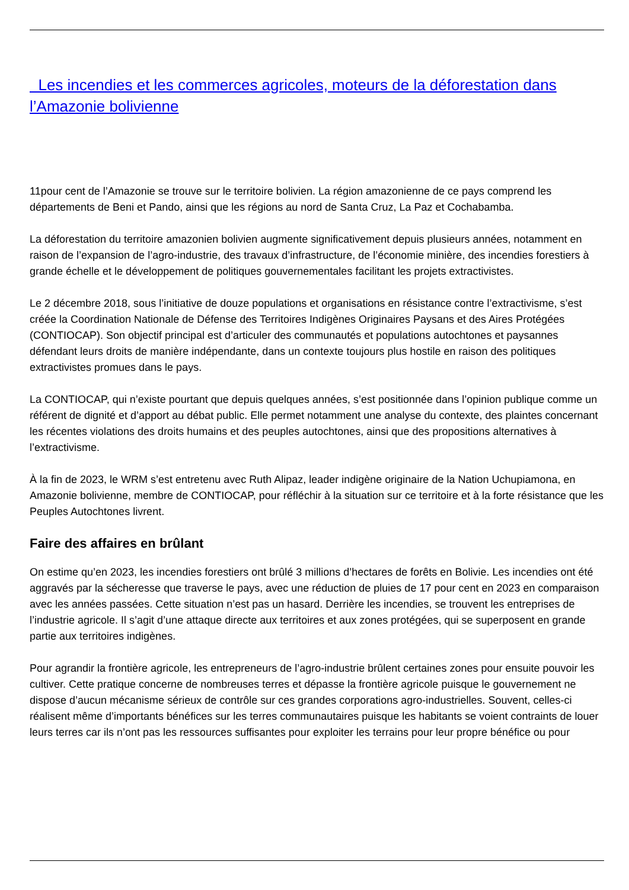Les incendies et les commerces agricoles, moteurs de la déforestation dans l’Amazonie bolivienne
11pour cent de l’Amazonie se trouve sur le territoire bolivien. La région amazonienne de ce pays comprend les départements de Beni et Pando, ainsi que les régions au nord de Santa Cruz, La Paz et Cochabamba.
La déforestation du territoire amazonien bolivien augmente significativement depuis plusieurs années, notamment en raison de l’expansion de l’agro-industrie, des travaux d’infrastructure, de l’économie minière, des incendies forestiers à grande échelle et le développement de politiques gouvernementales facilitant les projets extractivistes.
Le 2 décembre 2018, sous l’initiative de douze populations et organisations en résistance contre l’extractivisme, s’est créée la Coordination Nationale de Défense des Territoires Indigènes Originaires Paysans et des Aires Protégées (CONTIOCAP). Son objectif principal est d’articuler des communautés et populations autochtones et paysannes défendant leurs droits de manière indépendante, dans un contexte toujours plus hostile en raison des politiques extractivistes promues dans le pays.
La CONTIOCAP, qui n’existe pourtant que depuis quelques années, s’est positionnée dans l’opinion publique comme un référent de dignité et d’apport au débat public. Elle permet notamment une analyse du contexte, des plaintes concernant les récentes violations des droits humains et des peuples autochtones, ainsi que des propositions alternatives à l’extractivisme.
À la fin de 2023, le WRM s’est entretenu avec Ruth Alipaz, leader indigène originaire de la Nation Uchupiamona, en Amazonie bolivienne, membre de CONTIOCAP, pour réfléchir à la situation sur ce territoire et à la forte résistance que les Peuples Autochtones livrent.
Faire des affaires en brûlant
On estime qu’en 2023, les incendies forestiers ont brûlé 3 millions d’hectares de forêts en Bolivie. Les incendies ont été aggravés par la sécheresse que traverse le pays, avec une réduction de pluies de 17 pour cent en 2023 en comparaison avec les années passées. Cette situation n’est pas un hasard. Derrière les incendies, se trouvent les entreprises de l’industrie agricole. Il s’agit d’une attaque directe aux territoires et aux zones protégées, qui se superposent en grande partie aux territoires indigènes.
Pour agrandir la frontière agricole, les entrepreneurs de l’agro-industrie brûlent certaines zones pour ensuite pouvoir les cultiver. Cette pratique concerne de nombreuses terres et dépasse la frontière agricole puisque le gouvernement ne dispose d’aucun mécanisme sérieux de contrôle sur ces grandes corporations agro-industrielles. Souvent, celles-ci réalisent même d’importants bénéfices sur les terres communautaires puisque les habitants se voient contraints de louer leurs terres car ils n’ont pas les ressources suffisantes pour exploiter les terrains pour leur propre bénéfice ou pour